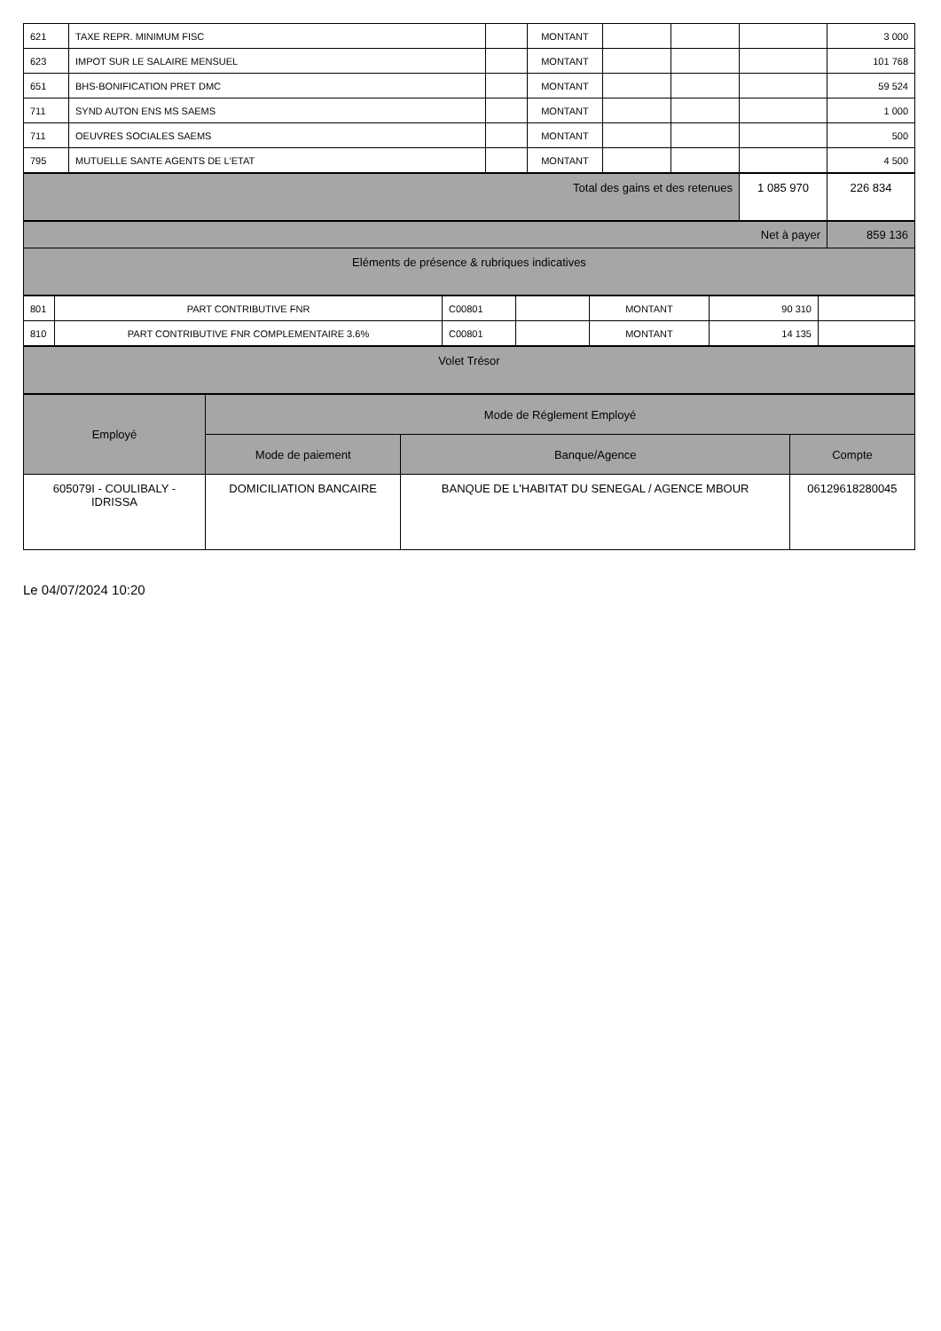| 621 | TAXE REPR. MINIMUM FISC | | MONTANT | | | | 3 000 |
| 623 | IMPOT SUR LE SALAIRE MENSUEL | | MONTANT | | | | 101 768 |
| 651 | BHS-BONIFICATION PRET DMC | | MONTANT | | | | 59 524 |
| 711 | SYND AUTON ENS MS SAEMS | | MONTANT | | | | 1 000 |
| 711 | OEUVRES SOCIALES SAEMS | | MONTANT | | | | 500 |
| 795 | MUTUELLE SANTE AGENTS DE L'ETAT | | MONTANT | | | | 4 500 |
| Total des gains et des retenues | 1 085 970 | 226 834 |
| Net à payer | 859 136 |
| Eléments de présence & rubriques indicatives | |
| 801 | PART CONTRIBUTIVE FNR | C00801 | | MONTANT | 90 310 | |
| 810 | PART CONTRIBUTIVE FNR COMPLEMENTAIRE 3.6% | C00801 | | MONTANT | 14 135 | |
| Volet Trésor |
| Employé | Mode de Réglement Employé | | |
| --- | --- | --- | --- |
| | Mode de paiement | Banque/Agence | Compte |
| 605079I - COULIBALY - IDRISSA | DOMICILIATION BANCAIRE | BANQUE DE L'HABITAT DU SENEGAL / AGENCE MBOUR | 06129618280045 |
Le 04/07/2024 10:20